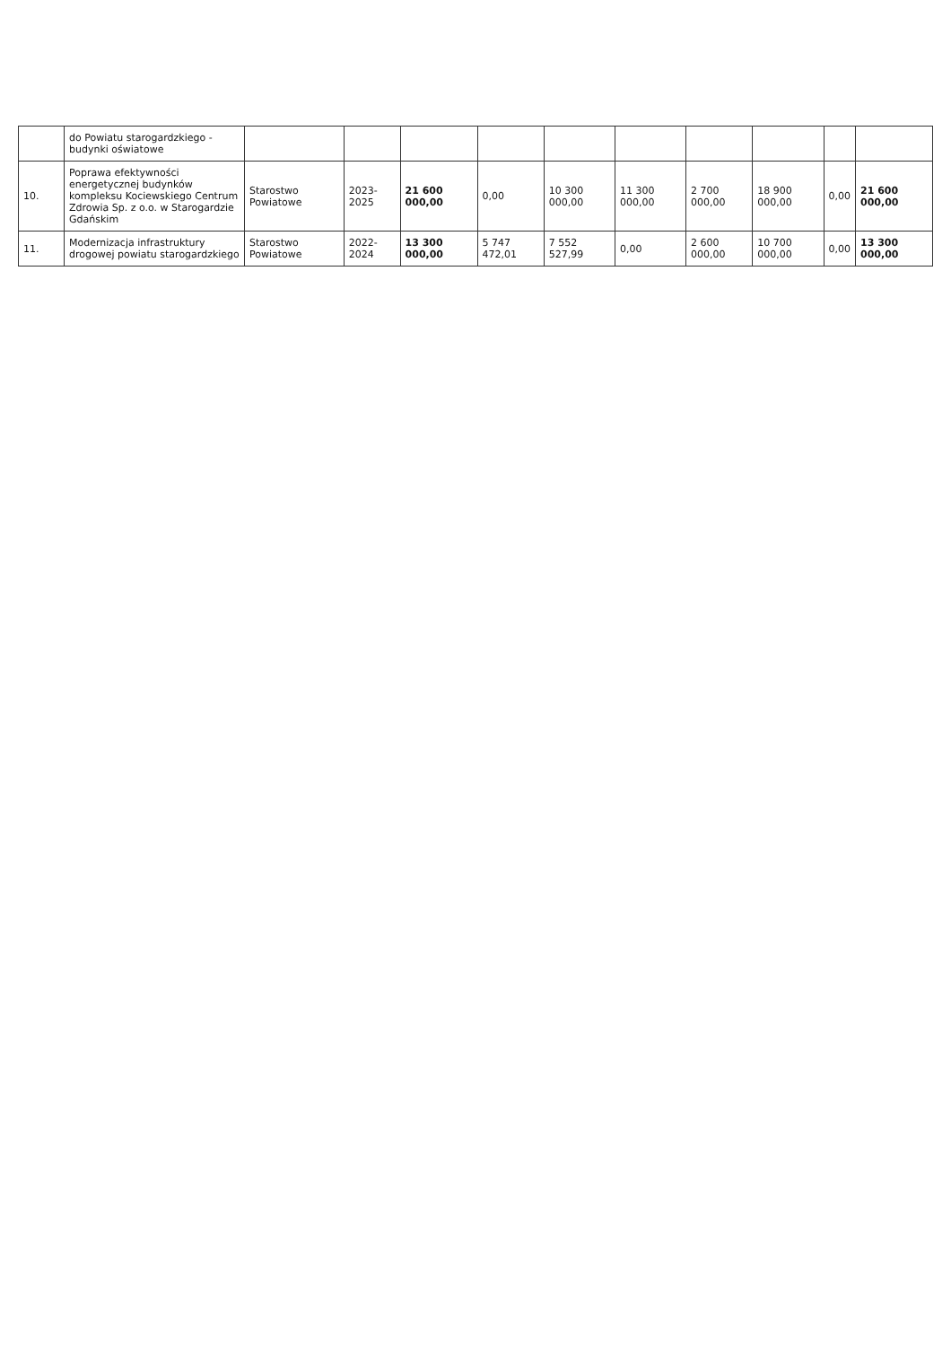| | do Powiatu starogardzkiego - budynki oświatowe | | | | | | | | | | |
| 10. | Poprawa efektywności energetycznej budynków kompleksu Kociewskiego Centrum Zdrowia Sp. z o.o. w Starogardzie Gdańskim | Starostwo Powiatowe | 2023-2025 | 21 600 000,00 | 0,00 | 10 300 000,00 | 11 300 000,00 | 2 700 000,00 | 18 900 000,00 | 0,00 | 21 600 000,00 |
| 11. | Modernizacja infrastruktury drogowej powiatu starogardzkiego | Starostwo Powiatowe | 2022-2024 | 13 300 000,00 | 5 747 472,01 | 7 552 527,99 | 0,00 | 2 600 000,00 | 10 700 000,00 | 0,00 | 13 300 000,00 |